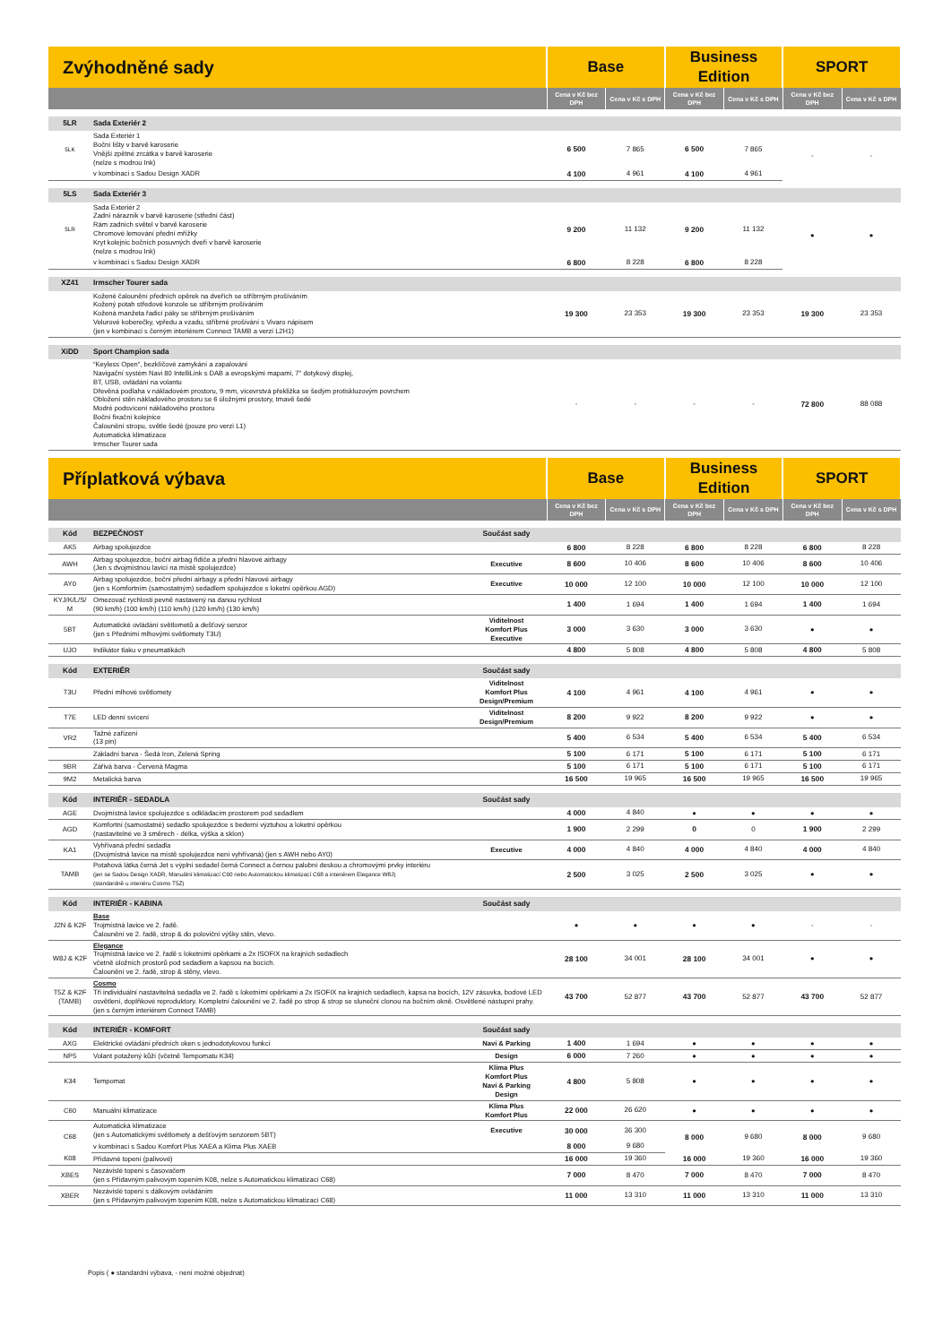| Zvýhodněné sady | | Base | | Business Edition | | SPORT | |
| | | Cena v Kč bez DPH | Cena v Kč s DPH | Cena v Kč bez DPH | Cena v Kč s DPH | Cena v Kč bez DPH | Cena v Kč s DPH |
| 5LR | Sada Exteriér 2 | | | | | | |
| 5LK | Sada Exteriér 1 Boční lišty v barvě karoserie Vnější zpětné zrcátka v barvě karoserie (nelze s modrou Ink) | 6 500 | 7 865 | 6 500 | 7 865 | - | - |
| | v kombinaci s Sadou Design XADR | 4 100 | 4 961 | 4 100 | 4 961 | | |
| 5LS | Sada Exteriér 3 | | | | | | |
| 5LR | Sada Exteriér 2 Zadní nárazník v barvě karoserie (střední část) Rám zadních světel v barvě karoserie Chromové lemování přední mřížky Kryt kolejnic bočních posuvných dveří v barvě karoserie (nelze s modrou Ink) | 9 200 | 11 132 | 9 200 | 11 132 | ● | ● |
| | v kombinaci s Sadou Design XADR | 6 800 | 8 228 | 6 800 | 8 228 | | |
| XZ41 | Irmscher Tourer sada | | | | | | |
| | Kožené čalounění předních opěrek na dveřích se stříbrným prošíváním Kožený potah středové konzole se stříbrným prošíváním Kožená manžeta řadicí páky se stříbrným prošíváním Velurové koberečky, vpředu a vzadu, stříbrné prošívání s Vivaro nápisem (jen v kombinaci s černým interiérem Connect TAMB a verzi L2H1) | 19 300 | 23 353 | 19 300 | 23 353 | 19 300 | 23 353 |
| XiDD | Sport Champion sada | | | | | | |
| | “Keyless Open“, bezklíčové zamykání a zapalování Navigační systém Navi 80 IntelliLink s DAB a evropskými mapami, 7" dotykový displej, BT, USB, ovládání na volantu Dřevěná podlaha v nákladovém prostoru, 9 mm, vícevrstvá překližka se šedým protiskluzovým povrchem Obložení stěn nákladového prostoru se 6 úložnými prostory, tmavě šedé Modré podsvícení nákladového prostoru Boční fixační kolejnice Čalounění stropu, světle šedé (pouze pro verzi L1) Automatická klimatizace Irmscher Tourer sada | - | - | - | - | 72 800 | 88 088 |
| Příplatková výbava | | | Base | | Business Edition | | SPORT | |
| | | | Cena v Kč bez DPH | Cena v Kč s DPH | Cena v Kč bez DPH | Cena v Kč s DPH | Cena v Kč bez DPH | Cena v Kč s DPH |
| Kód | BEZPEČNOST | Součást sady | | | | | | |
| AK5 | Airbag spolujezdce | | 6 800 | 8 228 | 6 800 | 8 228 | 6 800 | 8 228 |
| AWH | Airbag spolujezdce, boční airbag řidiče a přední hlavové airbagy (Jen s dvojmístnou lavicí na místě spolujezdce) | Executive | 8 600 | 10 406 | 8 600 | 10 406 | 8 600 | 10 406 |
| AY0 | Airbag spolujezdce, boční přední airbagy a přední hlavové airbagy (jen s Komfortním (samostatným) sedadlem spolujezdce s loketní opěrkou AGD) | Executive | 10 000 | 12 100 | 10 000 | 12 100 | 10 000 | 12 100 |
| KYJ/K/L/S/ M | Omezovač rychlosti pevně nastavený na danou rychlost (90 km/h) (100 km/h) (110 km/h) (120 km/h) (130 km/h) | | 1 400 | 1 694 | 1 400 | 1 694 | 1 400 | 1 694 |
| 5BT | Automatické ovládání světlometů a dešťový senzor (jen s Předními mlhovými světlomety T3U) | Viditelnost Komfort Plus Executive | 3 000 | 3 630 | 3 000 | 3 630 | ● | ● |
| UJO | Indikátor tlaku v pneumatikách | | 4 800 | 5 808 | 4 800 | 5 808 | 4 800 | 5 808 |
| Kód | EXTERIÉR | Součást sady | | | | | | |
| T3U | Přední mlhové světlomety | Viditelnost Komfort Plus Design/Premium | 4 100 | 4 961 | 4 100 | 4 961 | ● | ● |
| T7E | LED denní svícení | Viditelnost Design/Premium | 8 200 | 9 922 | 8 200 | 9 922 | ● | ● |
| VR2 | Tažné zařízení (13 pin) | | 5 400 | 6 534 | 5 400 | 6 534 | 5 400 | 6 534 |
| | Základní barva - Šedá Iron, Zelená Spring | | 5 100 | 6 171 | 5 100 | 6 171 | 5 100 | 6 171 |
| 9BR | Zářivá barva - Červená Magma | | 5 100 | 6 171 | 5 100 | 6 171 | 5 100 | 6 171 |
| 9M2 | Metalická barva | | 16 500 | 19 965 | 16 500 | 19 965 | 16 500 | 19 965 |
| Kód | INTERIÉR - SEDADLA | Součást sady | | | | | | |
| AGE | Dvojmístná lavice spolujezdce s odkládacím prostorem pod sedadlem | | 4 000 | 4 840 | ● | ● | ● | ● |
| AGD | Komfortní (samostatné) sedadlo spolujezdce s bederní výztuhou a loketní opěrkou (nastavitelné ve 3 směrech - délka, výška a sklon) | | 1 900 | 2 299 | 0 | 0 | 1 900 | 2 299 |
| KA1 | Vyhřívaná přední sedadla (Dvojmístná lavice na místě spolujezdce není vyhřívaná) (jen s AWH nebo AY0) | Executive | 4 000 | 4 840 | 4 000 | 4 840 | 4 000 | 4 840 |
| TAMB | Potahová látka černá Jet s výplní sedadel černá Connect a černou palubní deskou a chromovými prvky interiéru (jen se Sadou Design XADR, Manuální klimatizací C60 nebo Automatickou klimatizací C68 a interiérem Elegance W8J) (standardně u interiéru Cosmo T5Z) | | 2 500 | 3 025 | 2 500 | 3 025 | ● | ● |
| Kód | INTERIÉR - KABINA | Součást sady | | | | | | |
| J2N & K2F | Base Trojmístná lavice ve 2. řadě. Čalounění ve 2. řadě, strop & do poloviční výšky stěn, vlevo. | | ● | ● | ● | ● | - | - |
| W8J & K2F | Elegance Trojmístná lavice ve 2. řadě s loketními opěrkami a 2x ISOFIX na krajních sedadlech včetně úložních prostorů pod sedadlem a kapsou na bocích. Čalounění ve 2. řadě, strop & stěny, vlevo. | | 28 100 | 34 001 | 28 100 | 34 001 | ● | ● |
| T5Z & K2F (TAMB) | Cosmo Tři individuální nastavitelná sedadla ve 2. řadě s loketními opěrkami a 2x ISOFIX na krajních sedadlech, kapsa na bocích, 12V zásuvka, bodové LED osvětlení, doplňkové reproduktory. Kompletní čalounění ve 2. řadě po strop & strop se sluneční clonou na bočním okně. Osvětlené nástupní prahy. (jen s černým interiérem Connect TAMB) | | 43 700 | 52 877 | 43 700 | 52 877 | 43 700 | 52 877 |
| Kód | INTERIÉR - KOMFORT | Součást sady | | | | | | |
| AXG | Elektrické ovládání předních oken s jednodotykovou funkcí | Navi & Parking | 1 400 | 1 694 | ● | ● | ● | ● |
| NP5 | Volant potažený kůží (včetně Tempomatu K34) | Design | 6 000 | 7 260 | ● | ● | ● | ● |
| K34 | Tempomat | Klima Plus Komfort Plus Navi & Parking Design | 4 800 | 5 808 | ● | ● | ● | ● |
| C60 | Manuální klimatizace | Klima Plus Komfort Plus | 22 000 | 26 620 | ● | ● | ● | ● |
| C68 | Automatická klimatizace (jen s Automatickými světlomety a dešťovým senzorem 5BT) | Executive | 30 000 | 36 300 | 8 000 | 9 680 | 8 000 | 9 680 |
| | v kombinaci s Sadou Komfort Plus XAEA a Klima Plus XAEB | | 8 000 | 9 680 | | | | |
| K08 | Přídavné topení (palivové) | | 16 000 | 19 360 | 16 000 | 19 360 | 16 000 | 19 360 |
| XBES | Nezávislé topení s časovačem (jen s Přídavným palivovým topením K08, nelze s Automatickou klimatizací C68) | | 7 000 | 8 470 | 7 000 | 8 470 | 7 000 | 8 470 |
| XBER | Nezávislé topení s dálkovým ovládáním (jen s Přídavným palivovým topením K08, nelze s Automatickou klimatizací C68) | | 11 000 | 13 310 | 11 000 | 13 310 | 11 000 | 13 310 |
Popis ( ● standardní výbava, - není možné objednat)